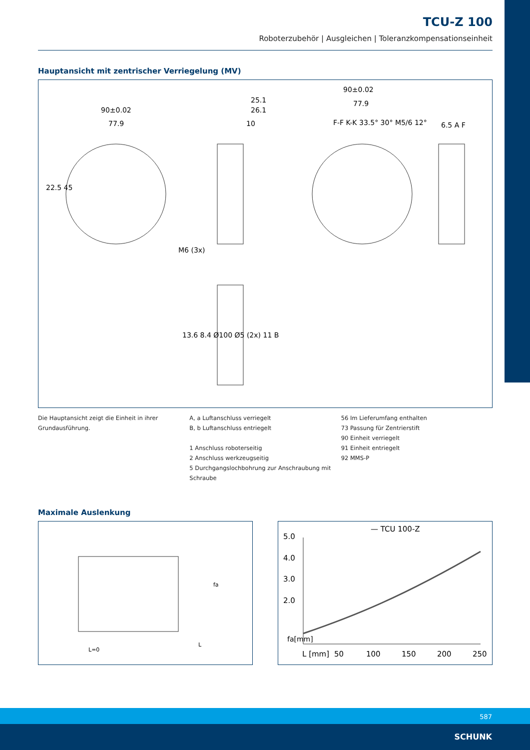TCU-Z 100
Roboterzubehör | Ausgleichen | Toleranzkompensationseinheit
Hauptansicht mit zentrischer Verriegelung (MV)
90±0.02
77.9
25.1
26.1
10
M6 (3x)
13.6 8.4 Ø100 Ø5 (2x) 11 B
90±0.02
77.9
F-F K-K 33.5° 30° M5/6 12°
6.5 A F
22.5 45
Die Hauptansicht zeigt die Einheit in ihrer Grundausführung.
A, a Luftanschluss verriegelt
B, b Luftanschluss entriegelt
1 Anschluss roboterseitig
2 Anschluss werkzeugseitig
5 Durchgangslochbohrung zur Anschraubung mit Schraube
56 Im Lieferumfang enthalten
73 Passung für Zentrierstift
90 Einheit verriegelt
91 Einheit entriegelt
92 MMS-P
Maximale Auslenkung
L=0
L
fa
— TCU 100-Z
5.0
4.0
3.0
2.0
fa[mm]
L [mm]
50
100
150
200
250
587 SCHUNK